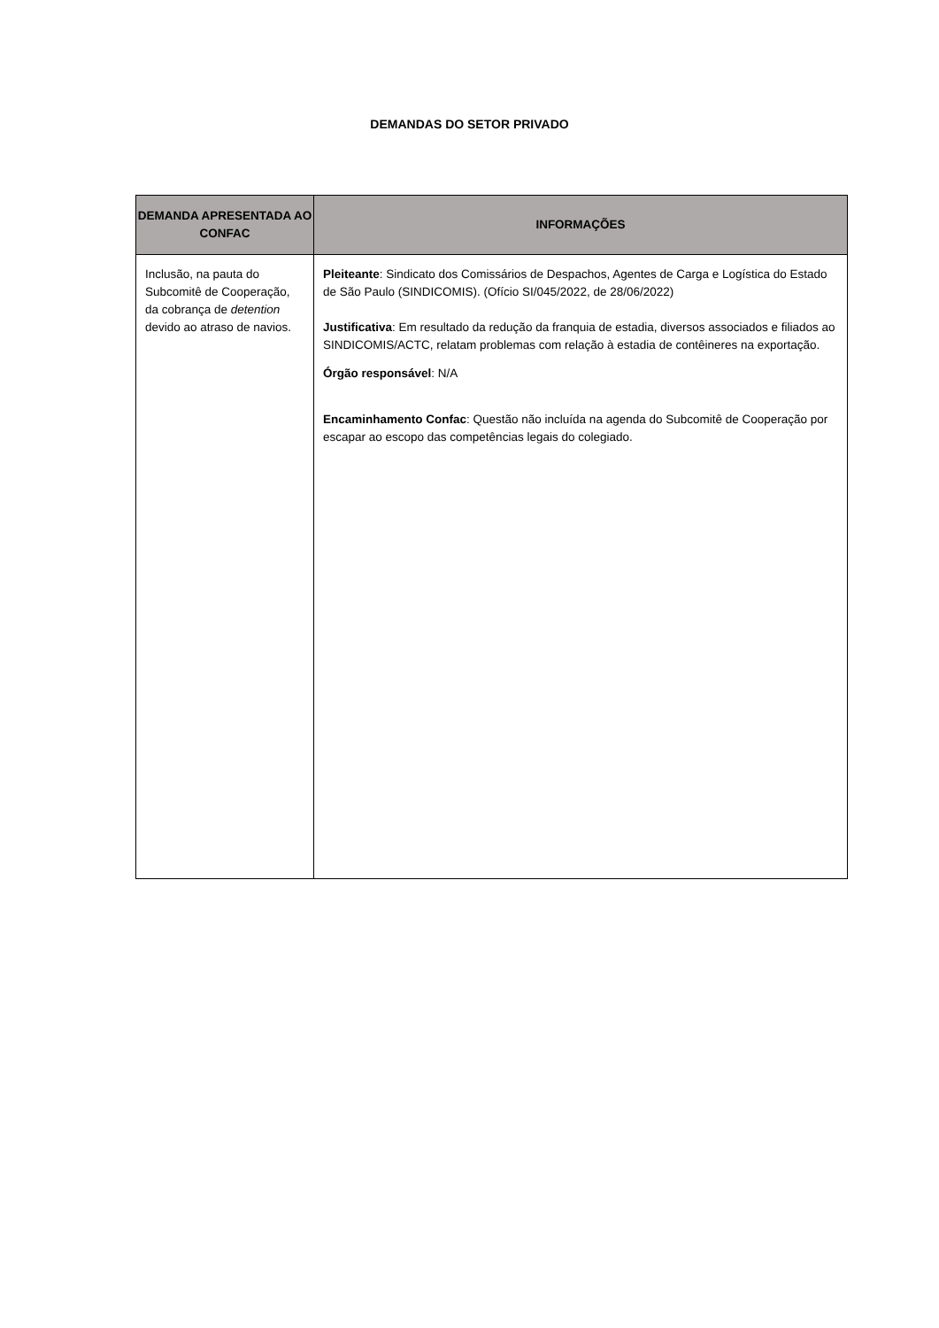DEMANDAS DO SETOR PRIVADO
| DEMANDA APRESENTADA AO CONFAC | INFORMAÇÕES |
| --- | --- |
| Inclusão, na pauta do Subcomitê de Cooperação, da cobrança de detention devido ao atraso de navios. | Pleiteante : Sindicato dos Comissários de Despachos, Agentes de Carga e Logística do Estado de São Paulo (SINDICOMIS). (Ofício SI/045/2022, de 28/06/2022) Justificativa : Em resultado da redução da franquia de estadia, diversos associados e filiados ao SINDICOMIS/ACTC, relatam problemas com relação à estadia de contêineres na exportação. Órgão responsável : N/A Encaminhamento Confac : Questão não incluída na agenda do Subcomitê de Cooperação por escapar ao escopo das competências legais do colegiado. |